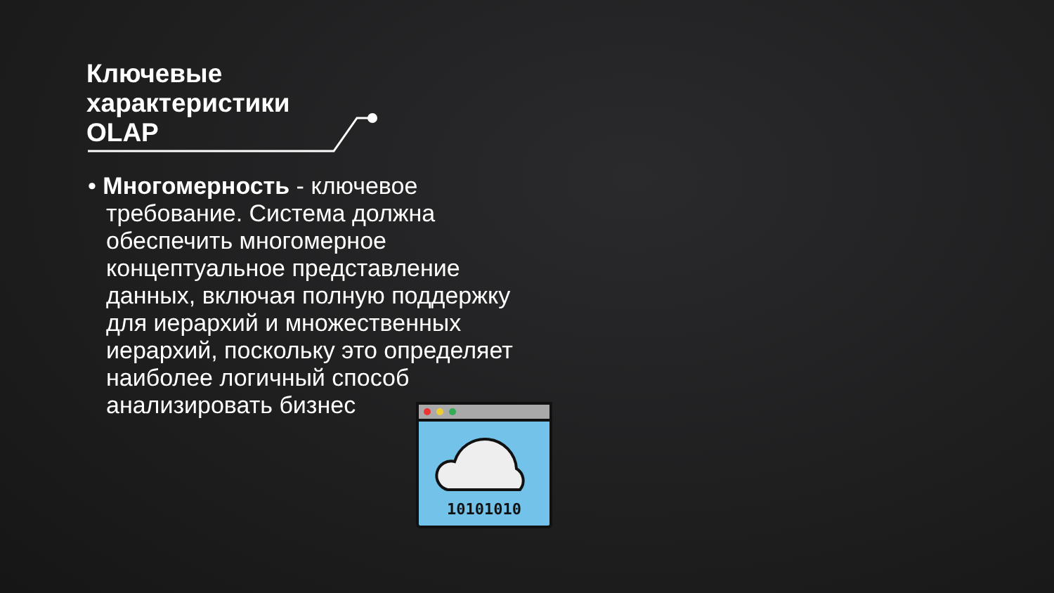Ключевые
характеристики
OLAP
• Многомерность - ключевое требование. Система должна обеспечить многомерное концептуальное представление данных, включая полную поддержку для иерархий и множественных иерархий, поскольку это определяет наиболее логичный способ анализировать бизнес
10101010